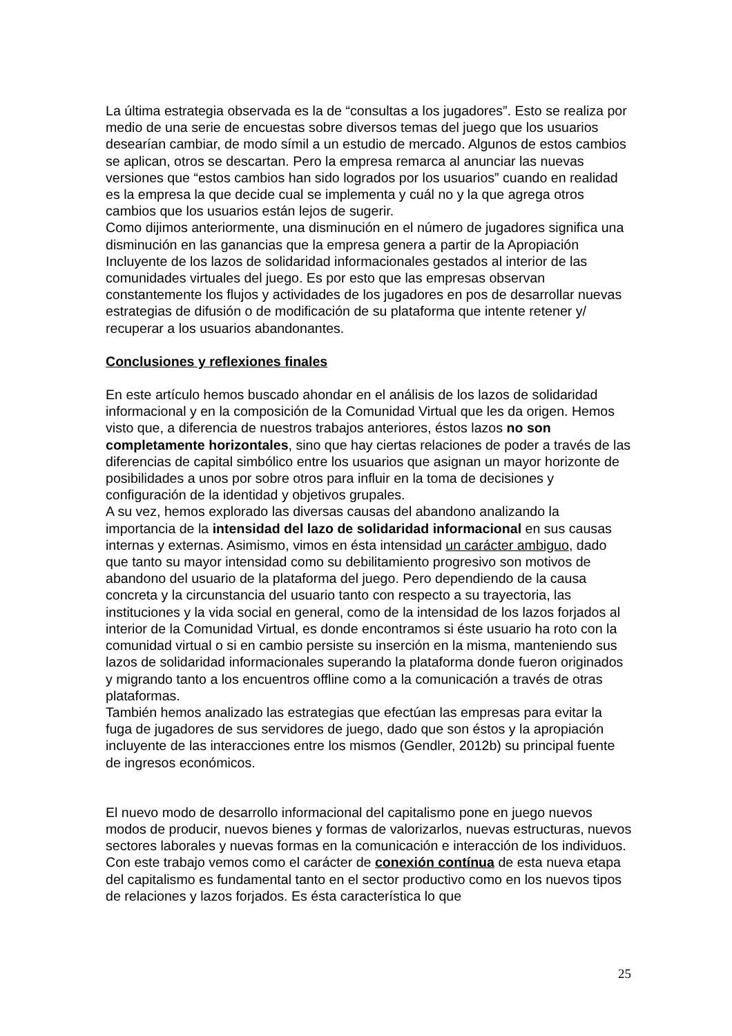La última estrategia observada es la de “consultas a los jugadores”. Esto se realiza por medio de una serie de encuestas sobre diversos temas del juego que los usuarios desearían cambiar, de modo símil a un estudio de mercado. Algunos de estos cambios se aplican, otros se descartan. Pero la empresa remarca al anunciar las nuevas versiones que “estos cambios han sido logrados por los usuarios” cuando en realidad es la empresa la que decide cual se implementa y cuál no y la que agrega otros cambios que los usuarios están lejos de sugerir.
Como dijimos anteriormente, una disminución en el número de jugadores significa una disminución en las ganancias que la empresa genera a partir de la Apropiación Incluyente de los lazos de solidaridad informacionales gestados al interior de las comunidades virtuales del juego. Es por esto que las empresas observan constantemente los flujos y actividades de los jugadores en pos de desarrollar nuevas estrategias de difusión o de modificación de su plataforma que intente retener y/ recuperar a los usuarios abandonantes.
Conclusiones y reflexiones finales
En este artículo hemos buscado ahondar en el análisis de los lazos de solidaridad informacional y en la composición de la Comunidad Virtual que les da origen. Hemos visto que, a diferencia de nuestros trabajos anteriores, éstos lazos no son completamente horizontales, sino que hay ciertas relaciones de poder a través de las diferencias de capital simbólico entre los usuarios que asignan un mayor horizonte de posibilidades a unos por sobre otros para influir en la toma de decisiones y configuración de la identidad y objetivos grupales.
A su vez, hemos explorado las diversas causas del abandono analizando la importancia de la intensidad del lazo de solidaridad informacional en sus causas internas y externas. Asimismo, vimos en ésta intensidad un carácter ambiguo, dado que tanto su mayor intensidad como su debilitamiento progresivo son motivos de abandono del usuario de la plataforma del juego. Pero dependiendo de la causa concreta y la circunstancia del usuario tanto con respecto a su trayectoria, las instituciones y la vida social en general, como de la intensidad de los lazos forjados al interior de la Comunidad Virtual, es donde encontramos si éste usuario ha roto con la comunidad virtual o si en cambio persiste su inserción en la misma, manteniendo sus lazos de solidaridad informacionales superando la plataforma donde fueron originados y migrando tanto a los encuentros offline como a la comunicación a través de otras plataformas.
También hemos analizado las estrategias que efectúan las empresas para evitar la fuga de jugadores de sus servidores de juego, dado que son éstos y la apropiación incluyente de las interacciones entre los mismos (Gendler, 2012b) su principal fuente de ingresos económicos.
El nuevo modo de desarrollo informacional del capitalismo pone en juego nuevos modos de producir, nuevos bienes y formas de valorizarlos, nuevas estructuras, nuevos sectores laborales y nuevas formas en la comunicación e interacción de los individuos.
Con este trabajo vemos como el carácter de conexión contínua de esta nueva etapa del capitalismo es fundamental tanto en el sector productivo como en los nuevos tipos de relaciones y lazos forjados. Es ésta característica lo que
25